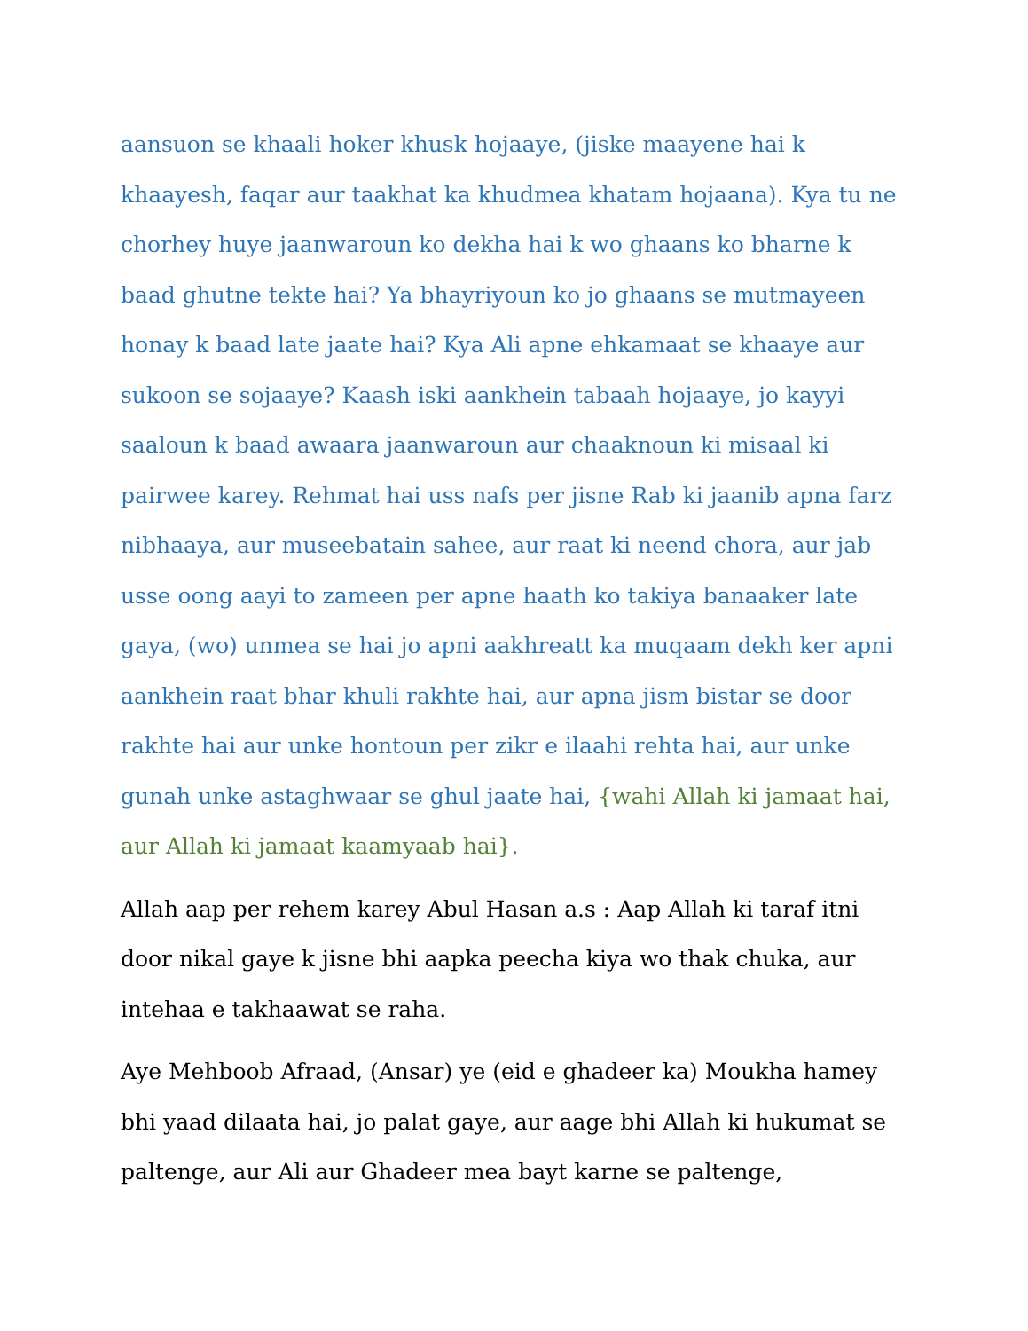aansuon se khaali hoker khusk hojaaye, (jiske maayene hai k khaayesh, faqar aur taakhat ka khudmea khatam hojaana). Kya tu ne chorhey huye jaanwaroun ko dekha hai k wo ghaans ko bharne k baad ghutne tekte hai? Ya bhayriyoun ko jo ghaans se mutmayeen honay k baad late jaate hai? Kya Ali apne ehkamaat se khaaye aur sukoon se sojaaye? Kaash iski aankhein tabaah hojaaye, jo kayyi saaloun k baad awaara jaanwaroun aur chaaknoun ki misaal ki pairwee karey. Rehmat hai uss nafs per jisne Rab ki jaanib apna farz nibhaaya, aur museebatain sahee, aur raat ki neend chora, aur jab usse oong aayi to zameen per apne haath ko takiya banaaker late gaya, (wo) unmea se hai jo apni aakhreatt ka muqaam dekh ker apni aankhein raat bhar khuli rakhte hai, aur apna jism bistar se door rakhte hai aur unke hontoun per zikr e ilaahi rehta hai, aur unke gunah unke astaghwaar se ghul jaate hai, {wahi Allah ki jamaat hai, aur Allah ki jamaat kaamyaab hai}.
Allah aap per rehem karey Abul Hasan a.s : Aap Allah ki taraf itni door nikal gaye k jisne bhi aapka peecha kiya wo thak chuka, aur intehaa e takhaawat se raha.
Aye Mehboob Afraad, (Ansar) ye (eid e ghadeer ka) Moukha hamey bhi yaad dilaata hai, jo palat gaye, aur aage bhi Allah ki hukumat se paltenge, aur Ali aur Ghadeer mea bayt karne se paltenge,